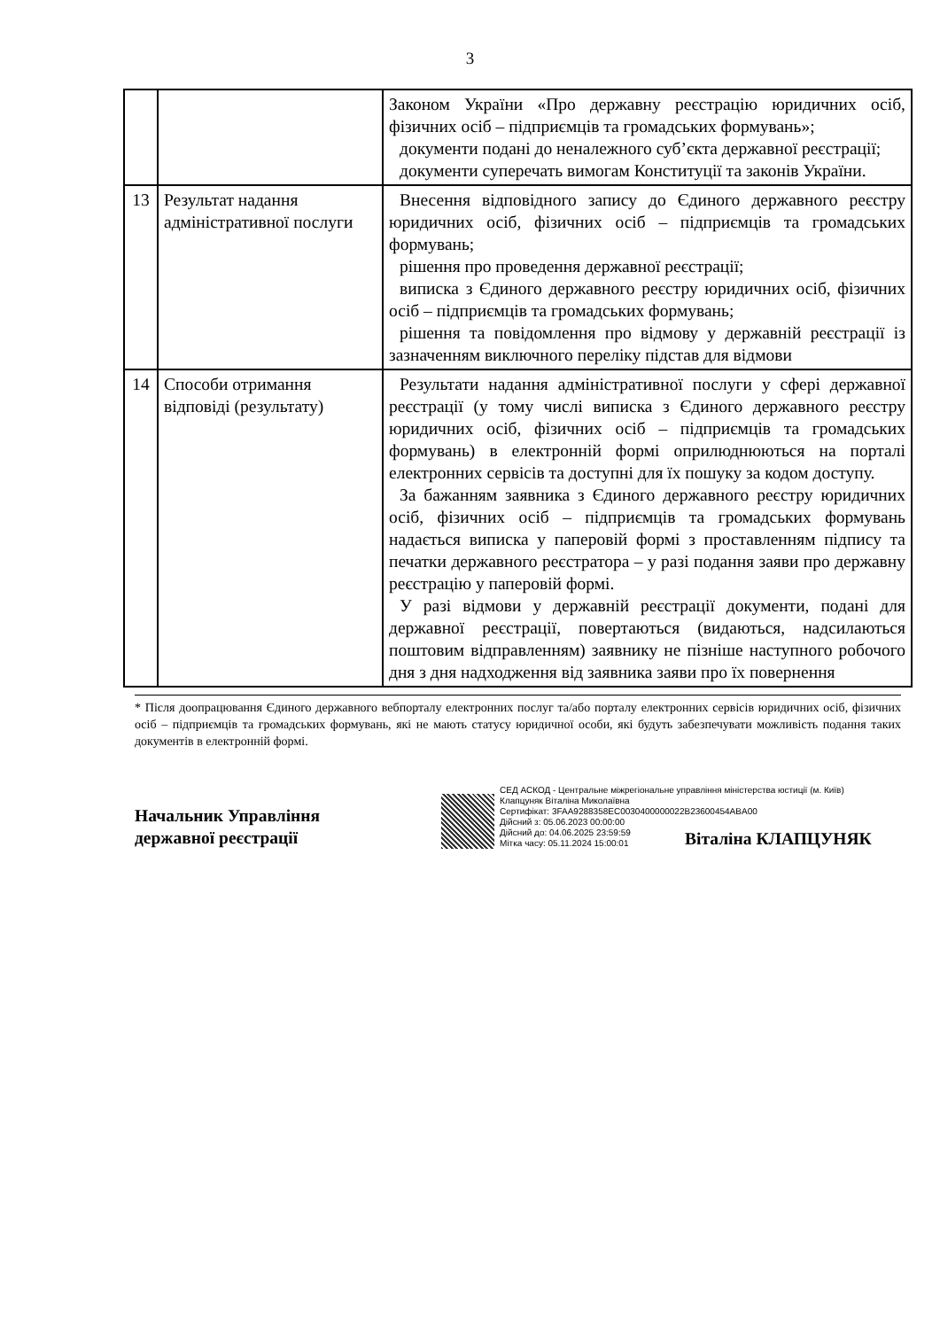3
| | | Законом України «Про державну реєстрацію юридичних осіб, фізичних осіб – підприємців та громадських формувань»; документи подані до неналежного суб’єкта державної реєстрації; документи суперечать вимогам Конституції та законів України. |
| 13 | Результат надання адміністративної послуги | Внесення відповідного запису до Єдиного державного реєстру юридичних осіб, фізичних осіб – підприємців та громадських формувань; рішення про проведення державної реєстрації; виписка з Єдиного державного реєстру юридичних осіб, фізичних осіб – підприємців та громадських формувань; рішення та повідомлення про відмову у державній реєстрації із зазначенням виключного переліку підстав для відмови |
| 14 | Способи отримання відповіді (результату) | Результати надання адміністративної послуги у сфері державної реєстрації (у тому числі виписка з Єдиного державного реєстру юридичних осіб, фізичних осіб – підприємців та громадських формувань) в електронній формі оприлюднюються на порталі електронних сервісів та доступні для їх пошуку за кодом доступу. За бажанням заявника з Єдиного державного реєстру юридичних осіб, фізичних осіб – підприємців та громадських формувань надається виписка у паперовій формі з проставленням підпису та печатки державного реєстратора – у разі подання заяви про державну реєстрацію у паперовій формі. У разі відмови у державній реєстрації документи, подані для державної реєстрації, повертаються (видаються, надсилаються поштовим відправленням) заявнику не пізніше наступного робочого дня з дня надходження від заявника заяви про їх повернення |
* Після доопрацювання Єдиного державного вебпорталу електронних послуг та/або порталу електронних сервісів юридичних осіб, фізичних осіб – підприємців та громадських формувань, які не мають статусу юридичної особи, які будуть забезпечувати можливість подання таких документів в електронній формі.
Начальник Управління
державної реєстрації
СЕД АСКОД - Центральне міжрегіональне управління міністерства юстиції (м. Київ)
Клапцуняк Віталіна Миколаївна
Сертифікат: 3FAA9288358EC0030400000022B23600454ABA00
Дійсний з: 05.06.2023 00:00:00
Дійсний до: 04.06.2025 23:59:59
Мітка часу: 05.11.2024 15:00:01
Віталіна КЛАПЦУНЯК